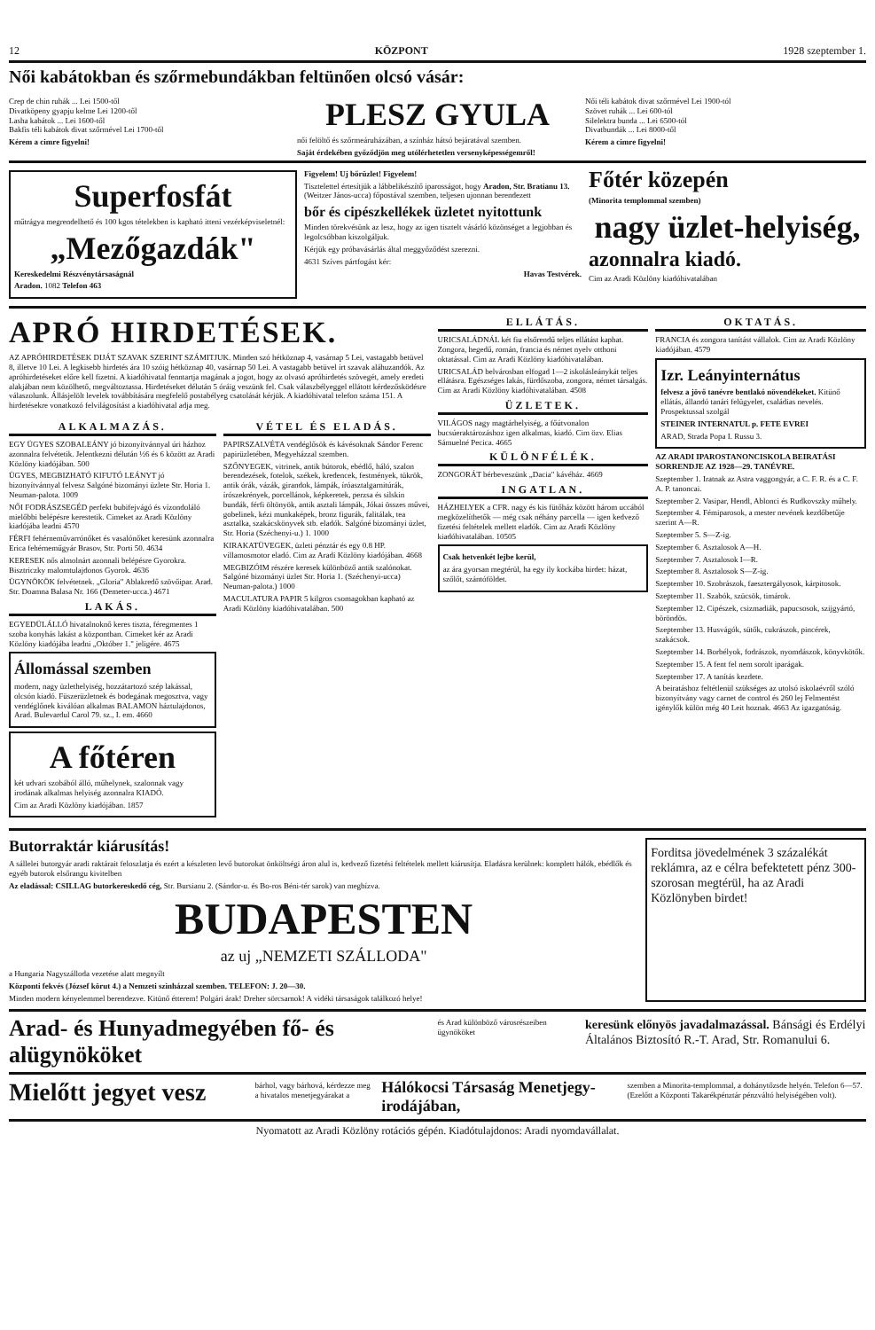12 KÖZPONT 1928 szeptember 1.
Női kabátokban és szőrmebundákban feltünően olcsó vásár:
Crep de chin ruhák ... Lei 1500-től
Divatköpeny gyapju kelme Lei 1200-től
Lasha kabátok ... Lei 1600-től
Bakfis téli kabátok divat szőrmével Lei 1700-től
Kérem a cimre figyelni!
PLESZ GYULA
női felöltő és szőrmeáruházában, a színház hátsó bejáratával szemben.
Saját érdekében győződjön meg utólérhetetlen versenyképességemről!
Női téli kabátok divat szőrmével Lei 1900-tól
Szövet ruhák ... Lei 600-tól
Silelektra bunda ... Lei 6500-tól
Divatbundák ... Lei 8000-től
Kérem a cimre figyelni!
Superfosfát
műtrágya megrendelhető és 100 kgos tételekben is kapható itteni vezérképviseletnél:
„Mezőgazdák"
Kereskedelmi Részvénytársaságnál
Aradon. 1082 Telefon 463
Figyelem! Uj bőrüzlet! Figyelem!
Tisztelettel értesítjük a lábbelikészítő iparosságot, hogy Aradon, Str. Bratianu 13. (Weitzer János-ucca) főpostával szemben, teljesen ujonnan berendezett
bőr és cipészkellékek üzletet nyitottunk
Minden törekvésünk az lesz, hogy az igen tisztelt vásárló közönséget a legjobban és legolcsóbban kiszolgáljuk.
Kérjük egy próbavásárlás által meggyőződést szerezni.
4631 Szíves pártfogást kér:
Havas Testvérek.
Főtér közepén
(Minorita templommal szemben)
nagy üzlet-helyiség,
azonnalra kiadó.
Cim az Aradi Közlöny kiadóhivatalában
APRÓ HIRDETÉSEK.
AZ APRÓHIRDETÉSEK DIJÁT SZAVAK SZERINT SZÁMITJUK. Minden szó hétköznap 4, vasárnap 5 Lei, vastagabb betüvel 8, illetve 10 Lei. A legkisebb hirdetés ára 10 szóig hétköznap 40, vasárnap 50 Lei. A vastagabb betüvel írt szavak aláhuzandók. Az apróhirdetéseket előre kell fizetni. A kiadóhivatal fenntartja magának a jogot, hogy az olvasó apróhirdetés szövegét, amely eredeti alakjában nem közölhető, megváltoztassa. Hirdetéseket délután 5 óráig veszünk fel. Csak válaszbélyeggel ellátott kérdezősködésre válaszolunk. Állásjelölt levelek továbbítására megfelelő postabélyeg csatolását kérjük. A kiadóhivatal telefon száma 151. A hirdetésekre vonatkozó felvilágosítást a kiadóhivatal adja meg.
ALKALMAZÁS.
EGY ÜGYES SZOBALEÁNY jó bizonyítvánnyal úri házhoz azonnalra felvétetik. Jelentkezni délután ½6 és 6 között az Aradi Közlöny kiadójában. 500
ÜGYES, MEGBIZHATÓ KIFUTÓ LEÁNYT jó bizonyítvánnyal felvesz Salgóné bizományi üzlete Str. Horia 1. Neuman-palota. 1009
NŐI FODRÁSZSEGÉD perfekt bubifejvágó és vízondoláló mielőbbi belépésre kerestetik. Cimeket az Aradi Közlöny kiadójába leadni 4570
FÉRFI fehérneművarrónőket és vasalónőket keresünk azonnalra Erica fehérneműgyár Brasov, Str. Porti 50. 4634
KERESEK nős almolnárt azonnali belépésre Gyorokra. Bisztriczky malomtulajdonos Gyorok. 4636
ÜGYNÖKÖK felvétetnek. „Gloria" Ablakredő szövőipar. Arad. Str. Doamna Balasa Nr. 166 (Demeter-ucca.) 4671
LAKÁS.
EGYEDÜLÁLLÓ hivatalnoknő keres tiszta, féregmentes 1 szoba konyhás lakást a központban. Cimeket kér az Aradi Közlöny kiadójába leadni „Október 1." jeligére. 4675
Állomással szemben
modern, nagy üzlethelyiség, hozzátartozó szép lakással, olcsón kiadó. Füszerüzletnek és bodegának megosztva, vagy vendéglőnek kiválóan alkalmas BALAMON háztulajdonos, Arad. Bulevardul Carol 79. sz., I. em. 4660
A főtéren
két udvari szobából álló, műhelynek, szalonnak vagy irodának alkalmas helyiség azonnalra KIADÓ.
Cim az Aradi Közlöny kiadójában. 1857
VÉTEL ÉS ELADÁS.
PAPIRSZALVÉTA vendéglősök és kávésoknak Sándor Ferenc papirüzletében, Megyeházzal szemben.
SZŐNYEGEK, vitrinek, antik bútorok, ebédlő, háló, szalon berendezések, fotelok, székek, kredencek, festmények, tükrök, antik órák, vázák, girandok, lámpák, íróasztalgarnitúrák, írószekrények, porcellánok, képkeretek, perzsa és silskin bundák, férfi öltönyök, antik asztali lámpák, Jókai összes művei, gobelinek, kézi munkaképek, bronz figurák, falitálak, tea asztalka, szakácskönyvek stb. eladók. Salgóné bizományi üzlet, Str. Horia (Széchenyi-u.) 1. 1000
KIRAKATÜVEGEK, üzleti pénztár és egy 0.8 HP. villamosmotor eladó. Cim az Aradi Közlöny kiadójában. 4668
MEGBIZÓIM részére keresek különböző antik szalónokat. Salgóné bizományi üzlet Str. Horia 1. (Széchenyi-ucca) Neuman-palota.) 1000
MACULATURA PAPIR 5 kilgros csomagokban kapható az Aradi Közlöny kiadóhivatalában. 500
ELLÁTÁS.
URICSALÁDNÁL két fiu elsőrendű teljes ellátást kaphat. Zongora, hegedű, román, francia és német nyelv otthoni oktatással. Cim az Aradi Közlöny kiadóhivatalában.
URICSALÁD belvárosban elfogad 1—2 iskolásleánykát teljes ellátásra. Egészséges lakás, fürdőszoba, zongora, német társalgás. Cim az Aradi Közlöny kiadóhivatalában. 4508
ÜZLETEK.
VILÁGOS nagy magtárhelyiség, a főútvonalon bucsúeraktározáshoz igen alkalmas, kiadó. Cim özv. Elias Sámuelné Pecica. 4665
KÜLÖNFÉLÉK.
ZONGORÁT bérbeveszünk „Dacia" kávéház. 4669
INGATLAN.
HÁZHELYEK a CFR. nagy és kis fütőház között három uccából megközelíthetők — még csak néhány parcella — igen kedvező fizetési feltételek mellett eladók. Cim az Aradi Közlöny kiadóhivatalában. 10505
Csak hetvenkét lejbe kerül,
az ára gyorsan megtérül, ha egy ily kockába hirdet: házat, szőlőt, szántóföldet.
OKTATÁS.
FRANCIA és zongora tanítást vállalok. Cim az Aradi Közlöny kiadójában. 4579
Izr. Leányinternátus
felvesz a jövő tanévre bentlakó növendékeket. Kitünő ellátás, állandó tanári felügyelet, családias nevelés. Prospektussal szolgál
STEINER INTERNATUL p. FETE EVREI
ARAD, Strada Popa I. Russu 3.
AZ ARADI IPAROSTANONCISKOLA BEIRATÁSI SORRENDJE AZ 1928—29. TANÉVRE.
Szeptember 1. Iratnak az Astra vaggongyár, a C. F. R. és a C. F. A. P. tanoncai.
Szeptember 2. Vasipar, Hendl, Ablonci és Rudkovszky műhely.
Szeptember 4. Fémiparosok, a mester nevének kezdőbetűje szerint A—R.
Szeptember 5. S—Z-ig.
Szeptember 6. Asztalosok A—H.
Szeptember 7. Asztalosok I—R.
Szeptember 8. Asztalosok S—Z-ig.
Szeptember 10. Szobrászok, faesztergályosok, kárpitosok.
Szeptember 11. Szabók, szücsök, timárok.
Szeptember 12. Cipészek, csizmadiák, papucsosok, szijgyártó, böröndös.
Szeptember 13. Husvágók, sütők, cukrászok, pincérek, szakácsok.
Szeptember 14. Borbélyok, fodrászok, nyomdászok, könyvkötők.
Szeptember 15. A fent fel nem sorolt iparágak.
Szeptember 17. A tanítás kezdete.
A beiratáshoz feltétlenül szükséges az utolsó iskolaévről szóló bizonyítvány vagy carnet de control és 260 lej Felmentést igénylők külön még 40 Leit hoznak. 4663 Az igazgatóság.
Butorraktár kiárusítás!
A sállelei butorgyár aradi raktárait feloszlatja és ezért a készleten levő butorokat önköltségi áron alul is, kedvező fizetési feltételek mellett kiárusítja. Eladásra kerülnek: komplett hálók, ebédlők és egyéb butorok elsőrangu kivitelben
Az eladással: CSILLAG butorkereskedő cég, Str. Bursianu 2. (Sándor-u. és Bo-ros Béni-tér sarok) van megbízva.
BUDAPESTEN
az uj „NEMZETI SZÁLLODA"
a Hungaria Nagyszálloda vezetése alatt megnyílt
Központi fekvés (József körut 4.) a Nemzeti szinházzal szemben. TELEFON: J. 20—30.
Minden modern kényelemmel berendezve. Kitünő étterem! Polgári árak! Dreher sörcsarnok! A vidéki társaságok találkozó helye!
Forditsa jövedelmének 3 százalékát reklámra, az e célra befektetett pénz 300-szorosan megtérül, ha az Aradi Közlönyben birdet!
Arad- és Hunyadmegyében fő- és alügynököket
és Arad különböző városrészeiben ügynököket
keresünk előnyös javadalmazással. Bánsági és Erdélyi Általános Biztosító R.-T. Arad, Str. Romanului 6.
Mielőtt jegyet vesz
bárhol, vagy bárhová, kérdezze meg a hivatalos menetjegyárakat a
Hálókocsi Társaság Menetjegy-irodájában,
szemben a Minorita-templommal, a dohánytőzsde helyén. Telefon 6—57. (Ezelőtt a Központi Takarékpénztár pénzváltó helyiségében volt).
Nyomatott az Aradi Közlöny rotációs gépén. Kiadótulajdonos: Aradi nyomdavállalat.